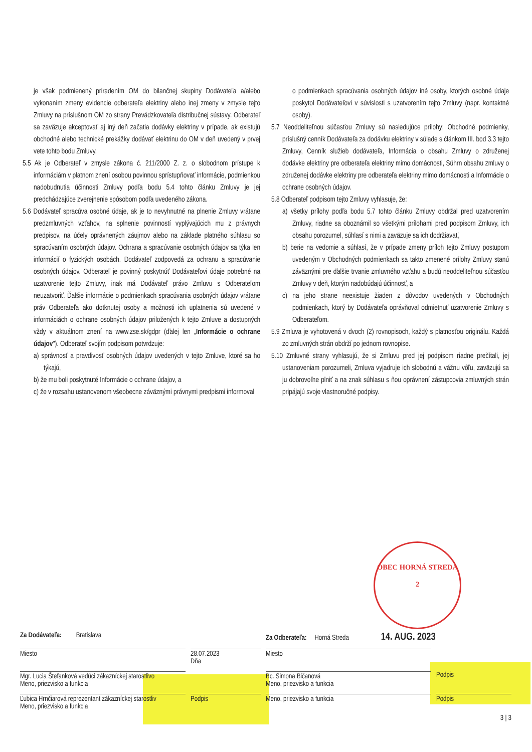je však podmienený priradením OM do bilančnej skupiny Dodávateľa a/alebo vykonaním zmeny evidencie odberateľa elektriny alebo inej zmeny v zmysle tejto Zmluvy na príslušnom OM zo strany Prevádzkovateľa distribučnej sústavy. Odberateľ sa zaväzuje akceptovať aj iný deň začatia dodávky elektriny v prípade, ak existujú obchodné alebo technické prekážky dodávať elektrinu do OM v deň uvedený v prvej vete tohto bodu Zmluvy.
5.5 Ak je Odberateľ v zmysle zákona č. 211/2000 Z. z. o slobodnom prístupe k informáciám v platnom znení osobou povinnou sprístupňovať informácie, podmienkou nadobudnutia účinnosti Zmluvy podľa bodu 5.4 tohto článku Zmluvy je jej predchádzajúce zverejnenie spôsobom podľa uvedeného zákona.
5.6 Dodávateľ spracúva osobné údaje, ak je to nevyhnutné na plnenie Zmluvy vrátane predzmluvných vzťahov, na splnenie povinností vyplývajúcich mu z právnych predpisov, na účely oprávnených záujmov alebo na základe platného súhlasu so spracúvaním osobných údajov. Ochrana a spracúvanie osobných údajov sa týka len informácií o fyzických osobách. Dodávateľ zodpovedá za ochranu a spracúvanie osobných údajov. Odberateľ je povinný poskytnúť Dodávateľovi údaje potrebné na uzatvorenie tejto Zmluvy, inak má Dodávateľ právo Zmluvu s Odberateľom neuzatvoriť. Ďalšie informácie o podmienkach spracúvania osobných údajov vrátane práv Odberateľa ako dotknutej osoby a možnosti ich uplatnenia sú uvedené v informáciách o ochrane osobných údajov priložených k tejto Zmluve a dostupných vždy v aktuálnom znení na www.zse.sk/gdpr (ďalej len „Informácie o ochrane údajov"). Odberateľ svojím podpisom potvrdzuje:
a) správnosť a pravdivosť osobných údajov uvedených v tejto Zmluve, ktoré sa ho týkajú,
b) že mu boli poskytnuté Informácie o ochrane údajov, a
c) že v rozsahu ustanovenom všeobecne záväznými právnymi predpismi informoval
o podmienkach spracúvania osobných údajov iné osoby, ktorých osobné údaje poskytol Dodávateľovi v súvislosti s uzatvorením tejto Zmluvy (napr. kontaktné osoby).
5.7 Neoddeliteľnou súčasťou Zmluvy sú nasledujúce prílohy: Obchodné podmienky, príslušný cenník Dodávateľa za dodávku elektriny v súlade s článkom III. bod 3.3 tejto Zmluvy, Cenník služieb dodávateľa, Informácia o obsahu Zmluvy o združenej dodávke elektriny pre odberateľa elektriny mimo domácnosti, Súhrn obsahu zmluvy o združenej dodávke elektriny pre odberateľa elektriny mimo domácnosti a Informácie o ochrane osobných údajov.
5.8 Odberateľ podpisom tejto Zmluvy vyhlasuje, že:
a) všetky prílohy podľa bodu 5.7 tohto článku Zmluvy obdržal pred uzatvorením Zmluvy, riadne sa oboznámil so všetkými prílohami pred podpisom Zmluvy, ich obsahu porozumel, súhlasí s nimi a zaväzuje sa ich dodržiavať,
b) berie na vedomie a súhlasí, že v prípade zmeny príloh tejto Zmluvy postupom uvedeným v Obchodných podmienkach sa takto zmenené prílohy Zmluvy stanú záväznými pre ďalšie trvanie zmluvného vzťahu a budú neoddeliteľnou súčasťou Zmluvy v deň, ktorým nadobúdajú účinnosť, a
c) na jeho strane neexistuje žiaden z dôvodov uvedených v Obchodných podmienkach, ktorý by Dodávateľa oprávňoval odmietnuť uzatvorenie Zmluvy s Odberateľom.
5.9 Zmluva je vyhotovená v dvoch (2) rovnopisoch, každý s platnosťou originálu. Každá zo zmluvných strán obdrží po jednom rovnopise.
5.10 Zmluvné strany vyhlasujú, že si Zmluvu pred jej podpisom riadne prečítali, jej ustanoveniam porozumeli, Zmluva vyjadruje ich slobodnú a vážnu vôľu, zaväzujú sa ju dobrovoľne plniť a na znak súhlasu s ňou oprávnení zástupcovia zmluvných strán pripájajú svoje vlastnoručné podpisy.
OBEC HORNÁ STREDA
2
Za Dodávateľa: Bratislava Za Odberateľa: Horná Streda 14. AUG. 2023
Miesto 28.07.2023
Dňa
Miesto
Mgr. Lucia Štefanková vedúci zákazníckej starostlivo
Meno, priezvisko a funkcia
Bc. Simona Bičanová
Meno, priezvisko a funkcia
Podpis
Ľubica Hrnčiarová reprezentant zákazníckej starostliv
Meno, priezvisko a funkcia
Podpis Meno, priezvisko a funkcia Podpis
3 | 3